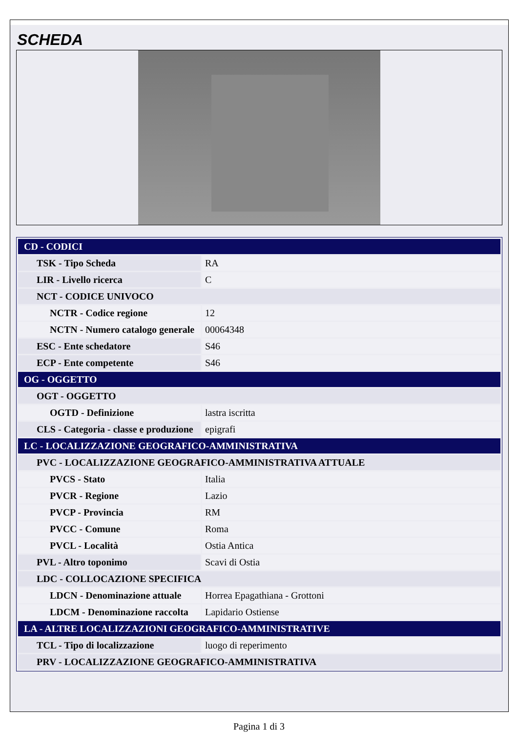SCHEDA
| CD - CODICI | |
| TSK - Tipo Scheda | RA |
| LIR - Livello ricerca | C |
| NCT - CODICE UNIVOCO | |
| NCTR - Codice regione | 12 |
| NCTN - Numero catalogo generale | 00064348 |
| ESC - Ente schedatore | S46 |
| ECP - Ente competente | S46 |
| OG - OGGETTO | |
| OGT - OGGETTO | |
| OGTD - Definizione | lastra iscritta |
| CLS - Categoria - classe e produzione | epigrafi |
| LC - LOCALIZZAZIONE GEOGRAFICO-AMMINISTRATIVA | |
| PVC - LOCALIZZAZIONE GEOGRAFICO-AMMINISTRATIVA ATTUALE | |
| PVCS - Stato | Italia |
| PVCR - Regione | Lazio |
| PVCP - Provincia | RM |
| PVCC - Comune | Roma |
| PVCL - Località | Ostia Antica |
| PVL - Altro toponimo | Scavi di Ostia |
| LDC - COLLOCAZIONE SPECIFICA | |
| LDCN - Denominazione attuale | Horrea Epagathiana - Grottoni |
| LDCM - Denominazione raccolta | Lapidario Ostiense |
| LA - ALTRE LOCALIZZAZIONI GEOGRAFICO-AMMINISTRATIVE | |
| TCL - Tipo di localizzazione | luogo di reperimento |
| PRV - LOCALIZZAZIONE GEOGRAFICO-AMMINISTRATIVA | |
Pagina 1 di 3